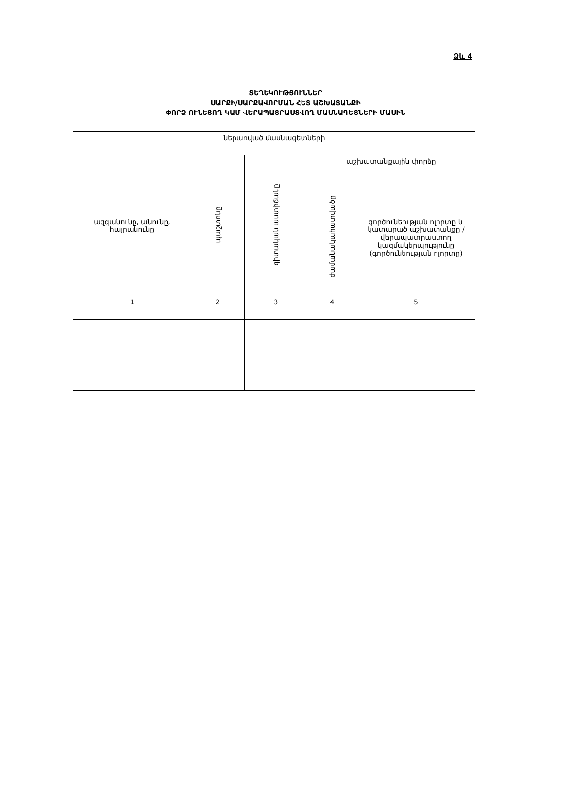Ձև 4
ՏԵՂԵԿՈՒԹՅՈՒՆՆԵՐ
ՍԱՐՔԻ/ՍԱՐՔԱՎՈՐՄԱՆ ՀԵՏ ԱՇԽԱՏԱՆՔԻ
ՓՈՐՁ ՈՒՆԵՑՈՂ ԿԱՄ ՎԵՐԱՊԱՏՐԱՍՏՎՈՂ ՄԱՍՆԱԳԵՏՆԵՐԻ ՄԱՍԻՆ
| ներառված մասնագետների | | | | |
| ազգանունը, անունը, հայրանունը | պաշտոնը | գիտական աստիճանը | աշխատանքային փորձը | |
| | | | ժամանակահատվածը | գործունեության ոլորտը և կատարած աշխատանքը / վերապատրաստող կազմակերպությունը (գործունեության ոլորտը) |
| 1 | 2 | 3 | 4 | 5 |